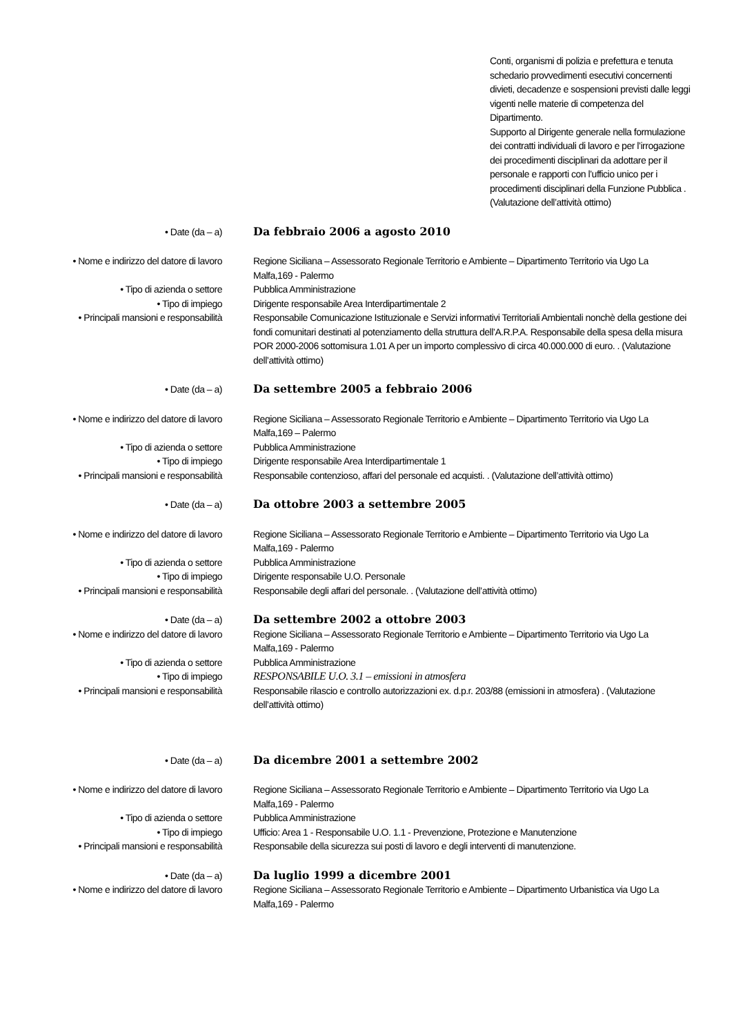Conti, organismi di polizia e prefettura e tenuta schedario provvedimenti esecutivi concernenti divieti, decadenze e sospensioni previsti dalle leggi vigenti nelle materie di competenza del Dipartimento.
Supporto al Dirigente generale nella formulazione dei contratti individuali di lavoro e per l’irrogazione dei procedimenti disciplinari da adottare per il personale e rapporti con l’ufficio unico per i procedimenti disciplinari della Funzione Pubblica .
(Valutazione dell’attività ottimo)
| • Date (da – a) | Da febbraio 2006 a agosto 2010 |
| • Nome e indirizzo del datore di lavoro | Regione Siciliana – Assessorato Regionale Territorio e Ambiente – Dipartimento Territorio via Ugo La Malfa,169 - Palermo |
| • Tipo di azienda o settore | Pubblica Amministrazione |
| • Tipo di impiego | Dirigente responsabile Area Interdipartimentale 2 |
| • Principali mansioni e responsabilità | Responsabile Comunicazione Istituzionale e Servizi informativi Territoriali Ambientali nonchè della gestione dei fondi comunitari destinati al potenziamento della struttura dell’A.R.P.A. Responsabile della spesa della misura POR 2000-2006 sottomisura 1.01 A per un importo complessivo di circa 40.000.000 di euro. . (Valutazione dell’attività ottimo) |
| • Date (da – a) | Da settembre 2005 a febbraio 2006 |
| • Nome e indirizzo del datore di lavoro | Regione Siciliana – Assessorato Regionale Territorio e Ambiente – Dipartimento Territorio via Ugo La Malfa,169 – Palermo |
| • Tipo di azienda o settore | Pubblica Amministrazione |
| • Tipo di impiego | Dirigente responsabile Area Interdipartimentale 1 |
| • Principali mansioni e responsabilità | Responsabile contenzioso, affari del personale ed acquisti. . (Valutazione dell’attività ottimo) |
| • Date (da – a) | Da ottobre 2003 a settembre 2005 |
| • Nome e indirizzo del datore di lavoro | Regione Siciliana – Assessorato Regionale Territorio e Ambiente – Dipartimento Territorio via Ugo La Malfa,169 - Palermo |
| • Tipo di azienda o settore | Pubblica Amministrazione |
| • Tipo di impiego | Dirigente responsabile U.O. Personale |
| • Principali mansioni e responsabilità | Responsabile degli affari del personale. . (Valutazione dell’attività ottimo) |
| • Date (da – a) | Da settembre 2002 a ottobre 2003 |
| • Nome e indirizzo del datore di lavoro | Regione Siciliana – Assessorato Regionale Territorio e Ambiente – Dipartimento Territorio via Ugo La Malfa,169 - Palermo |
| • Tipo di azienda o settore | Pubblica Amministrazione |
| • Tipo di impiego | RESPONSABILE U.O. 3.1 – emissioni in atmosfera |
| • Principali mansioni e responsabilità | Responsabile rilascio e controllo autorizzazioni ex. d.p.r. 203/88 (emissioni in atmosfera) . (Valutazione dell’attività ottimo) |
| • Date (da – a) | Da dicembre 2001 a settembre 2002 |
| • Nome e indirizzo del datore di lavoro | Regione Siciliana – Assessorato Regionale Territorio e Ambiente – Dipartimento Territorio via Ugo La Malfa,169 - Palermo |
| • Tipo di azienda o settore | Pubblica Amministrazione |
| • Tipo di impiego | Ufficio: Area 1 - Responsabile U.O. 1.1 - Prevenzione, Protezione e Manutenzione |
| • Principali mansioni e responsabilità | Responsabile della sicurezza sui posti di lavoro e degli interventi di manutenzione. |
| • Date (da – a) | Da luglio 1999 a dicembre 2001 |
| • Nome e indirizzo del datore di lavoro | Regione Siciliana – Assessorato Regionale Territorio e Ambiente – Dipartimento Urbanistica via Ugo La Malfa,169 - Palermo |